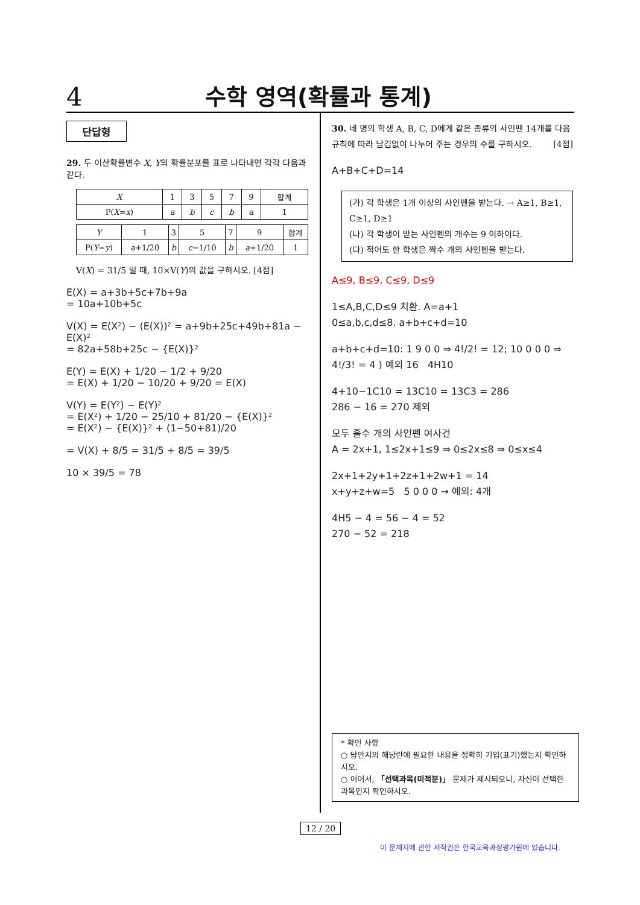4 수학 영역(확률과 통계)
단답형
29. 두 이산확률변수 X, Y의 확률분포를 표로 나타내면 각각 다음과 같다.
| X | 1 | 3 | 5 | 7 | 9 | 합계 |
| --- | --- | --- | --- | --- | --- | --- |
| P( X = x ) | a | b | c | b | a | 1 |
| Y | 1 | 3 | 5 | 7 | 9 | 합계 |
| --- | --- | --- | --- | --- | --- | --- |
| P( Y = y ) | a +1/20 | b | c −1/10 | b | a +1/20 | 1 |
V(X) = 31/5 일 때, 10×V(Y)의 값을 구하시오. [4점]
E(X) = a+3b+5c+7b+9a
= 10a+10b+5c
V(X) = E(X²) − (E(X))² = a+9b+25c+49b+81a − E(X)²
= 82a+58b+25c − {E(X)}²
E(Y) = E(X) + 1/20 − 1/2 + 9/20
= E(X) + 1/20 − 10/20 + 9/20 = E(X)
V(Y) = E(Y²) − E(Y)²
= E(X²) + 1/20 − 25/10 + 81/20 − {E(X)}²
= E(X²) − {E(X)}² + (1−50+81)/20
= V(X) + 8/5 = 31/5 + 8/5 = 39/5
10 × 39/5 = 78
30. 네 명의 학생 A, B, C, D에게 같은 종류의 사인펜 14개를 다음 규칙에 따라 남김없이 나누어 주는 경우의 수를 구하시오. [4점]
A+B+C+D=14
(가) 각 학생은 1개 이상의 사인펜을 받는다. → A≥1, B≥1, C≥1, D≥1
(나) 각 학생이 받는 사인펜의 개수는 9 이하이다.
(다) 적어도 한 학생은 짝수 개의 사인펜을 받는다.
A≤9, B≤9, C≤9, D≤9
1≤A,B,C,D≤9 치환. A=a+1
0≤a,b,c,d≤8. a+b+c+d=10
a+b+c+d=10: 1 9 0 0 ⇒ 4!/2! = 12; 10 0 0 0 ⇒ 4!/3! = 4 ) 예외 16 4H10
4+10−1C10 = 13C10 = 13C3 = 286
286 − 16 = 270 제외
모두 홀수 개의 사인펜 여사건
A = 2x+1, 1≤2x+1≤9 ⇒ 0≤2x≤8 ⇒ 0≤x≤4
2x+1+2y+1+2z+1+2w+1 = 14
x+y+z+w=5 5 0 0 0 → 예외: 4개
4H5 − 4 = 56 − 4 = 52
270 − 52 = 218
* 확인 사항
○ 답안지의 해당란에 필요한 내용을 정확히 기입(표기)했는지 확인하시오.
○ 이어서, 「선택과목(미적분)」 문제가 제시되오니, 자신이 선택한 과목인지 확인하시오.
12 / 20
이 문제지에 관한 저작권은 한국교육과정평가원에 있습니다.